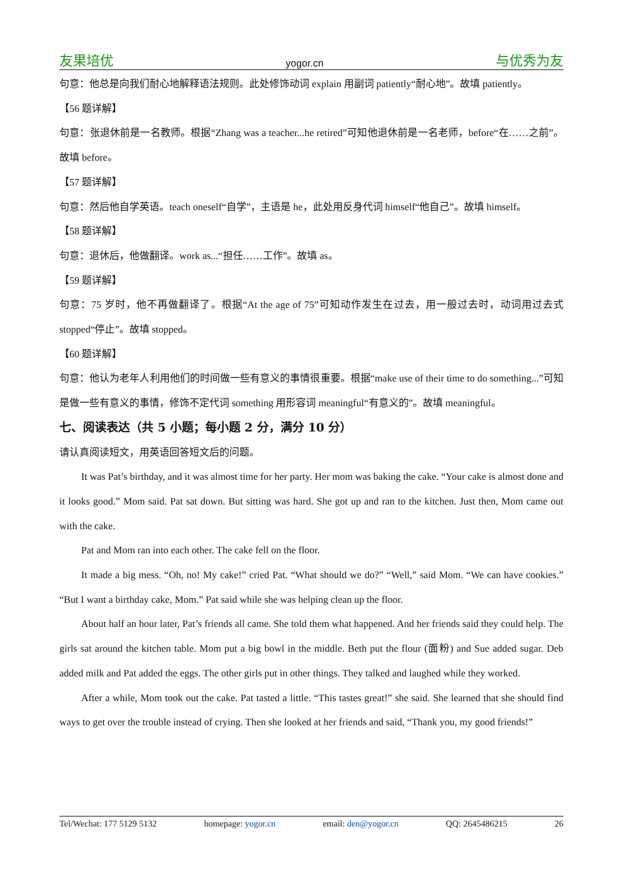友果培优 yogor.cn 与优秀为友
句意：他总是向我们耐心地解释语法规则。此处修饰动词 explain 用副词 patiently“耐心地”。故填 patiently。
【56 题详解】
句意：张退休前是一名教师。根据“Zhang was a teacher...he retired”可知他退休前是一名老师，before“在……之前”。故填 before。
【57 题详解】
句意：然后他自学英语。teach oneself“自学”，主语是 he，此处用反身代词 himself“他自己”。故填 himself。
【58 题详解】
句意：退休后，他做翻译。work as...“担任……工作”。故填 as。
【59 题详解】
句意：75 岁时，他不再做翻译了。根据“At the age of 75”可知动作发生在过去，用一般过去时，动词用过去式 stopped“停止”。故填 stopped。
【60 题详解】
句意：他认为老年人利用他们的时间做一些有意义的事情很重要。根据“make use of their time to do something...”可知是做一些有意义的事情，修饰不定代词 something 用形容词 meaningful“有意义的”。故填 meaningful。
七、阅读表达（共 5 小题；每小题 2 分，满分 10 分）
请认真阅读短文，用英语回答短文后的问题。
It was Pat’s birthday, and it was almost time for her party. Her mom was baking the cake. “Your cake is almost done and it looks good.” Mom said. Pat sat down. But sitting was hard. She got up and ran to the kitchen. Just then, Mom came out with the cake.
Pat and Mom ran into each other. The cake fell on the floor.
It made a big mess. “Oh, no! My cake!” cried Pat. “What should we do?” “Well,” said Mom. “We can have cookies.” “But I want a birthday cake, Mom.” Pat said while she was helping clean up the floor.
About half an hour later, Pat’s friends all came. She told them what happened. And her friends said they could help. The girls sat around the kitchen table. Mom put a big bowl in the middle. Beth put the flour (面粉) and Sue added sugar. Deb added milk and Pat added the eggs. The other girls put in other things. They talked and laughed while they worked.
After a while, Mom took out the cake. Pat tasted a little. “This tastes great!” she said. She learned that she should find ways to get over the trouble instead of crying. Then she looked at her friends and said, “Thank you, my good friends!”
Tel/Wechat: 177 5129 5132 homepage: yogor.cn email: den@yogor.cn QQ: 2645486215 26